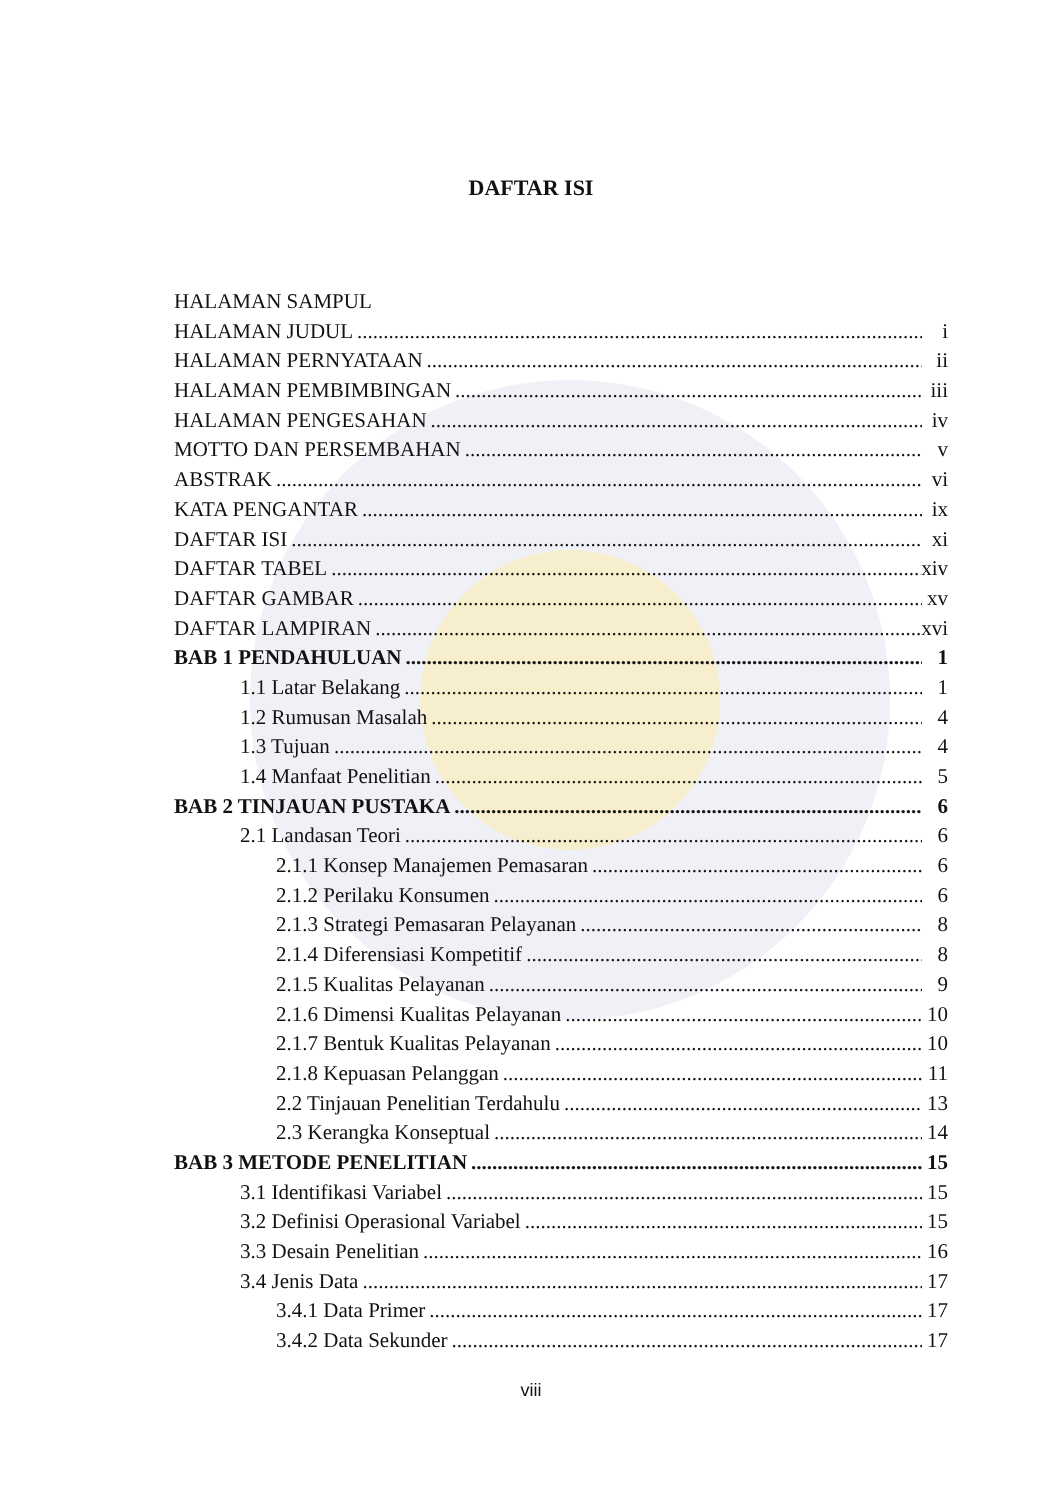DAFTAR ISI
HALAMAN SAMPUL
HALAMAN JUDUL i
HALAMAN PERNYATAAN ii
HALAMAN PEMBIMBINGAN iii
HALAMAN PENGESAHAN iv
MOTTO DAN PERSEMBAHAN v
ABSTRAK vi
KATA PENGANTAR ix
DAFTAR ISI xi
DAFTAR TABEL xiv
DAFTAR GAMBAR xv
DAFTAR LAMPIRAN xvi
BAB 1 PENDAHULUAN 1
1.1 Latar Belakang 1
1.2 Rumusan Masalah 4
1.3 Tujuan 4
1.4 Manfaat Penelitian 5
BAB 2 TINJAUAN PUSTAKA 6
2.1 Landasan Teori 6
2.1.1 Konsep Manajemen Pemasaran 6
2.1.2 Perilaku Konsumen 6
2.1.3 Strategi Pemasaran Pelayanan 8
2.1.4 Diferensiasi Kompetitif 8
2.1.5 Kualitas Pelayanan 9
2.1.6 Dimensi Kualitas Pelayanan 10
2.1.7 Bentuk Kualitas Pelayanan 10
2.1.8 Kepuasan Pelanggan 11
2.2 Tinjauan Penelitian Terdahulu 13
2.3 Kerangka Konseptual 14
BAB 3 METODE PENELITIAN 15
3.1 Identifikasi Variabel 15
3.2 Definisi Operasional Variabel 15
3.3 Desain Penelitian 16
3.4 Jenis Data 17
3.4.1 Data Primer 17
3.4.2 Data Sekunder 17
viii